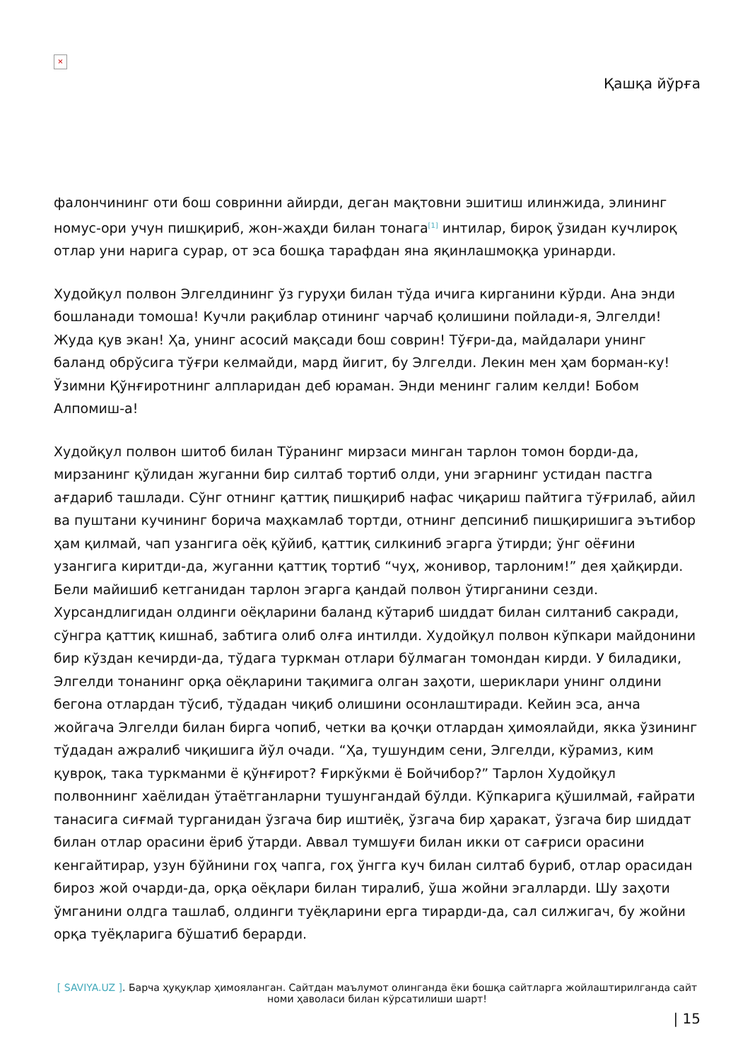×
Қашқа йўрға
фалончининг оти бош совринни айирди, деган мақтовни эшитиш илинжида, элининг номус-ори учун пишқириб, жон-жаҳди билан тонага<sup>[1]</sup> интилар, бироқ ўзидан кучлироқ отлар уни нарига сурар, от эса бошқа тарафдан яна яқинлашмоққа уринарди.
Худойқул полвон Элгелдининг ўз гуруҳи билан тўда ичига кирганини кўрди. Ана энди бошланади томоша! Кучли рақиблар отининг чарчаб қолишини пойлади-я, Элгелди! Жуда қув экан! Ҳа, унинг асосий мақсади бош соврин! Тўғри-да, майдалари унинг баланд обрўсига тўғри келмайди, мард йигит, бу Элгелди. Лекин мен ҳам борман-ку! Ўзимни Қўнғиротнинг алпларидан деб юраман. Энди менинг галим келди! Бобом Алпомиш-а!
Худойқул полвон шитоб билан Тўранинг мирзаси минган тарлон томон борди-да, мирзанинг қўлидан жуганни бир силтаб тортиб олди, уни эгарнинг устидан пастга ағдариб ташлади. Сўнг отнинг қаттиқ пишқириб нафас чиқариш пайтига тўғрилаб, айил ва пуштани кучининг борича маҳкамлаб тортди, отнинг депсиниб пишқиришига эътибор ҳам қилмай, чап узангига оёқ қўйиб, қаттиқ силкиниб эгарга ўтирди; ўнг оёғини узангига киритди-да, жуганни қаттиқ тортиб “чуҳ, жонивор, тарлоним!” дея ҳайқирди. Бели майишиб кетганидан тарлон эгарга қандай полвон ўтирганини сезди. Хурсандлигидан олдинги оёқларини баланд кўтариб шиддат билан силтаниб сакради, сўнгра қаттиқ кишнаб, забтига олиб олға интилди. Худойқул полвон кўпкари майдонини бир кўздан кечирди-да, тўдага туркман отлари бўлмаган томондан кирди. У биладики, Элгелди тонанинг орқа оёқларини тақимига олган заҳоти, шериклари унинг олдини бегона отлардан тўсиб, тўдадан чиқиб олишини осонлаштиради. Кейин эса, анча жойгача Элгелди билан бирга чопиб, четки ва қочқи отлардан ҳимоялайди, якка ўзининг тўдадан ажралиб чиқишига йўл очади. “Ҳа, тушундим сени, Элгелди, кўрамиз, ким қувроқ, така туркманми ё қўнғирот? Ғиркўкми ё Бойчибор?” Тарлон Худойқул полвоннинг хаёлидан ўтаётганларни тушунгандай бўлди. Кўпкарига қўшилмай, ғайрати танасига сиғмай турганидан ўзгача бир иштиёқ, ўзгача бир ҳаракат, ўзгача бир шиддат билан отлар орасини ёриб ўтарди. Аввал тумшуғи билан икки от сағриси орасини кенгайтирар, узун бўйнини гоҳ чапга, гоҳ ўнгга куч билан силтаб буриб, отлар орасидан бироз жой очарди-да, орқа оёқлари билан тиралиб, ўша жойни эгалларди. Шу заҳоти ўмганини олдга ташлаб, олдинги туёқларини ерга тирарди-да, сал силжигач, бу жойни орқа туёқларига бўшатиб берарди.
[ SAVIYA.UZ ]. Барча ҳуқуқлар ҳимояланган. Сайтдан маълумот олинганда ёки бошқа сайтларга жойлаштирилганда сайт номи ҳаволаси билан кўрсатилиши шарт!
| 15